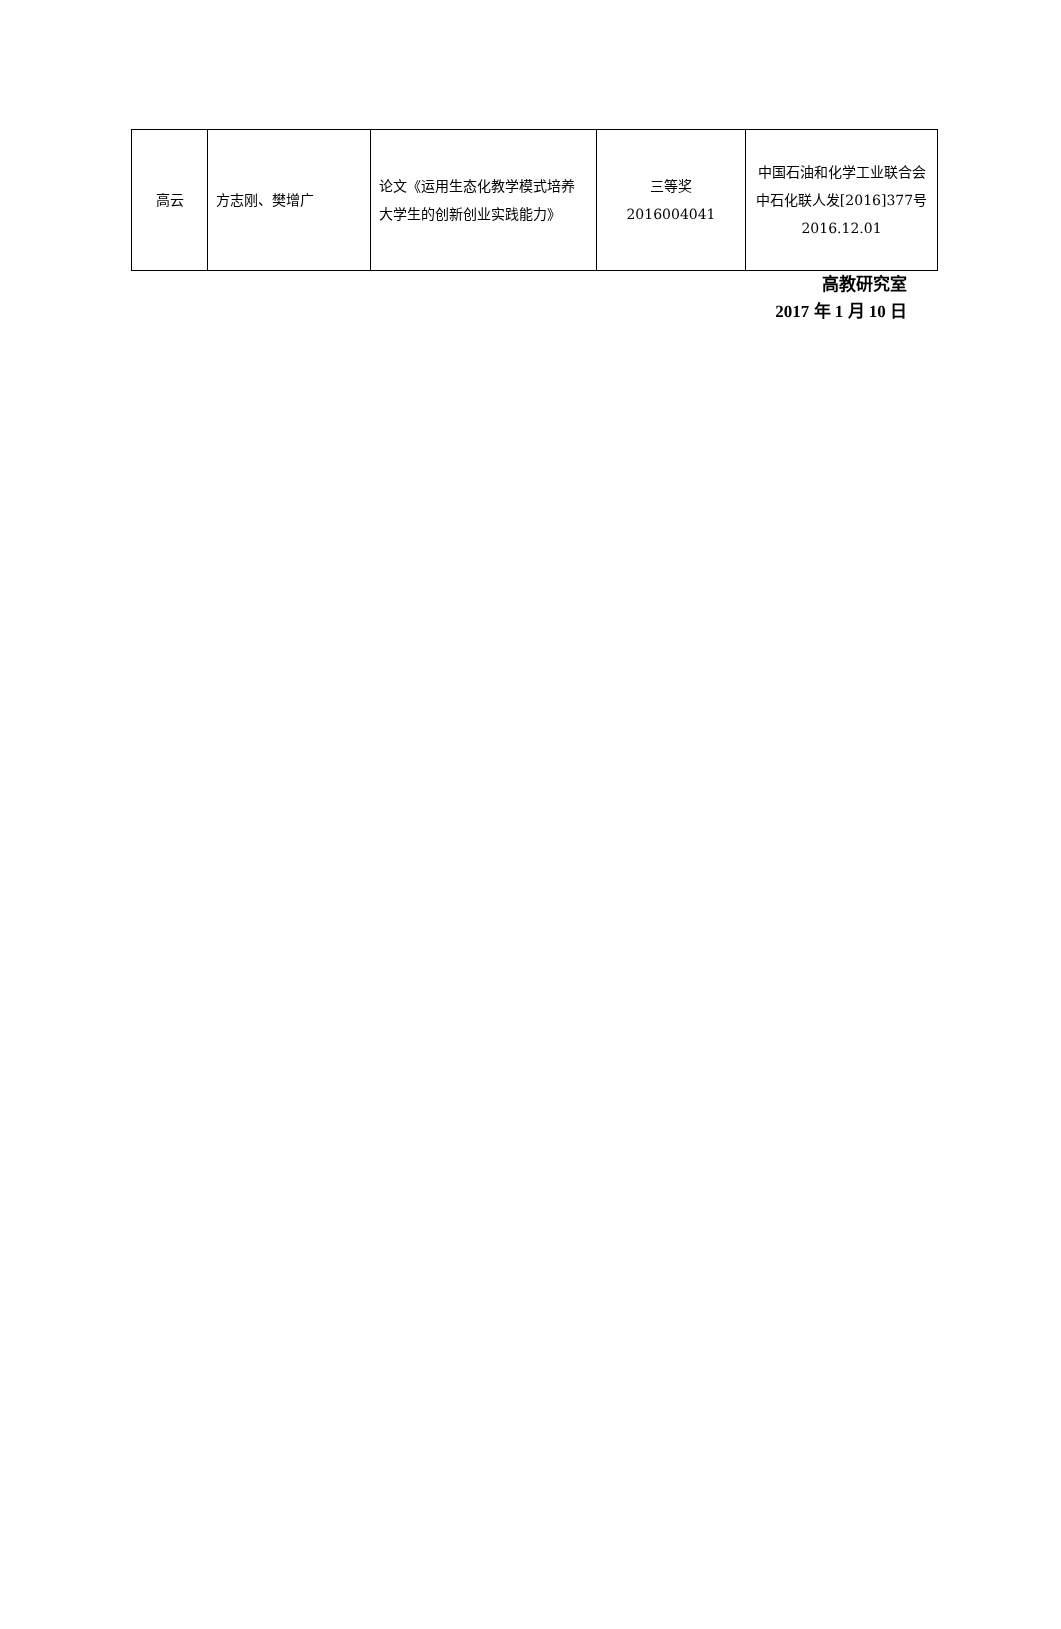| 高云 | 方志刚、樊增广 | 论文《运用生态化教学模式培养大学生的创新创业实践能力》 | 三等奖 2016004041 | 中国石油和化学工业联合会 中石化联人发[2016]377号 2016.12.01 |
高教研究室
2017 年 1 月 10 日